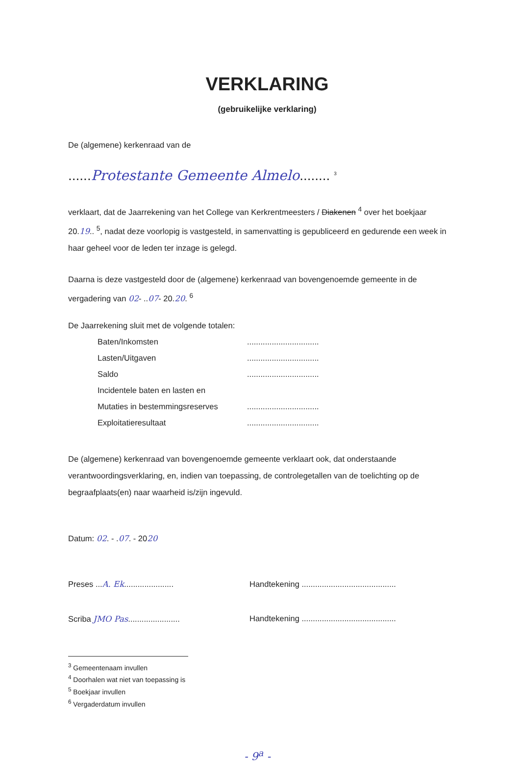VERKLARING
(gebruikelijke verklaring)
De (algemene) kerkenraad van de
......Protestante Gemeente Almelo........ <sup>3</sup>
verklaart, dat de Jaarrekening van het College van Kerkrentmeesters / Diakenen <sup>4</sup> over het boekjaar 20.19.. <sup>5</sup>, nadat deze voorlopig is vastgesteld, in samenvatting is gepubliceerd en gedurende een week in haar geheel voor de leden ter inzage is gelegd.
Daarna is deze vastgesteld door de (algemene) kerkenraad van bovengenoemde gemeente in de vergadering van 02- ..07- 20.20. <sup>6</sup>
De Jaarrekening sluit met de volgende totalen:
| Baten/Inkomsten | ................................ |
| Lasten/Uitgaven | ................................ |
| Saldo | ................................ |
| Incidentele baten en lasten en | |
| Mutaties in bestemmingsreserves | ................................ |
| Exploitatieresultaat | ................................ |
De (algemene) kerkenraad van bovengenoemde gemeente verklaart ook, dat onderstaande verantwoordingsverklaring, en, indien van toepassing, de controlegetallen van de toelichting op de begraafplaats(en) naar waarheid is/zijn ingevuld.
Datum: 02. - .07. - 2020
Preses ...A. Ek......................
Scriba JMO Pas.......................
Handtekening ..........................................
Handtekening ..........................................
<sup>3</sup> Gemeentenaam invullen
<sup>4</sup> Doorhalen wat niet van toepassing is
<sup>5</sup> Boekjaar invullen
<sup>6</sup> Vergaderdatum invullen
- 9<sup>a</sup> -